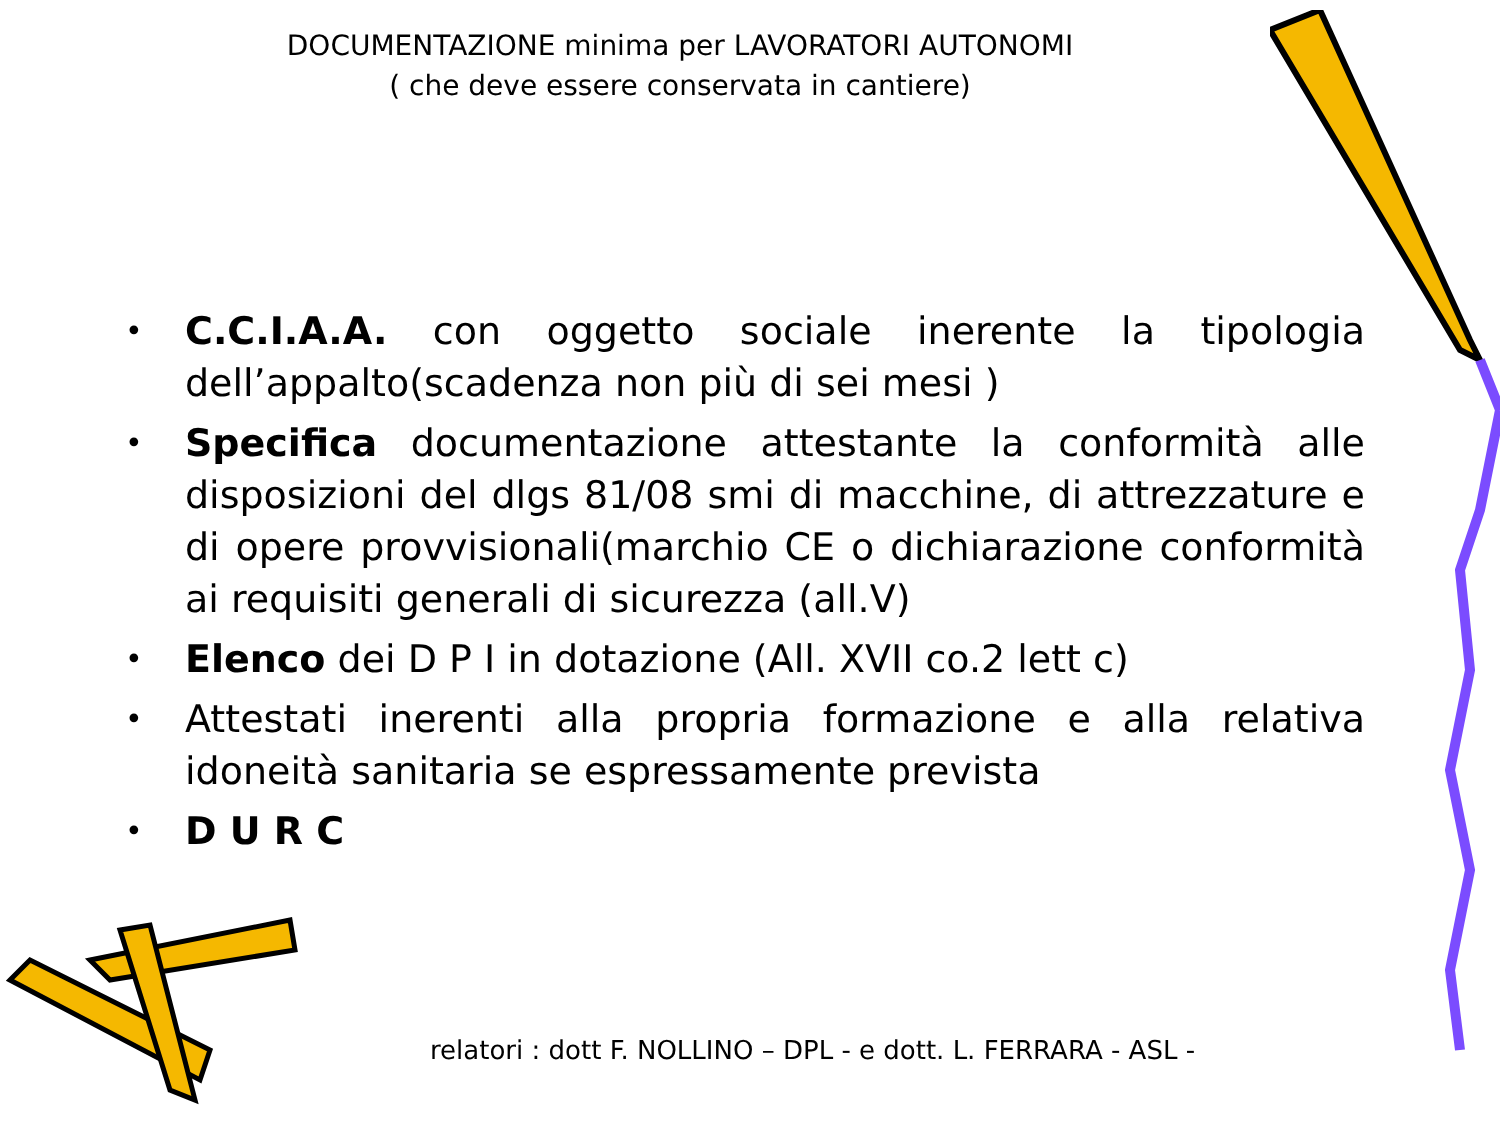DOCUMENTAZIONE minima per LAVORATORI AUTONOMI
( che deve essere conservata in cantiere)
• C.C.I.A.A. con oggetto sociale inerente la tipologia dell’appalto(scadenza non più di sei mesi )
• Specifica documentazione attestante la conformità alle disposizioni del dlgs 81/08 smi di macchine, di attrezzature e di opere provvisionali(marchio CE o dichiarazione conformità ai requisiti generali di sicurezza (all.V)
• Elenco dei D P I in dotazione (All. XVII co.2 lett c)
• Attestati inerenti alla propria formazione e alla relativa idoneità sanitaria se espressamente prevista
• D U R C
relatori : dott F. NOLLINO – DPL - e dott. L. FERRARA - ASL -